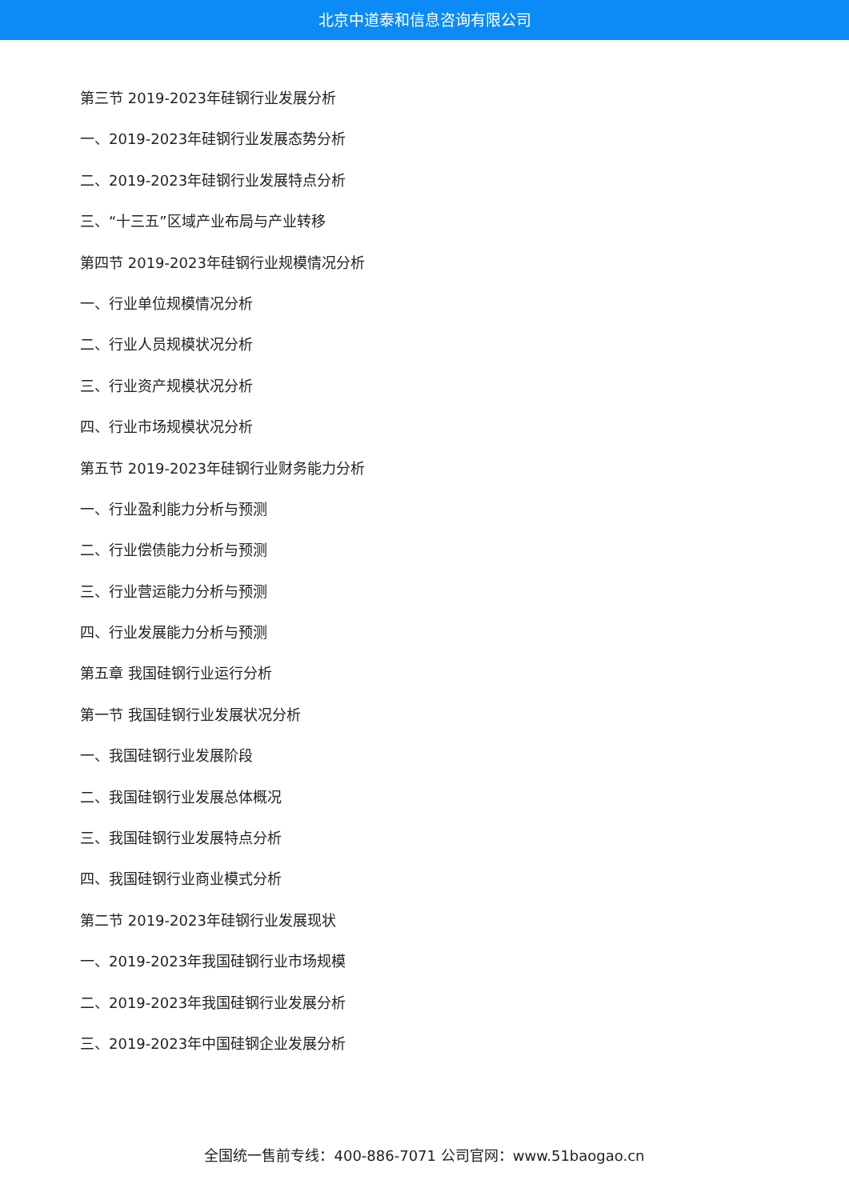北京中道泰和信息咨询有限公司
第三节 2019-2023年硅钢行业发展分析
一、2019-2023年硅钢行业发展态势分析
二、2019-2023年硅钢行业发展特点分析
三、“十三五”区域产业布局与产业转移
第四节 2019-2023年硅钢行业规模情况分析
一、行业单位规模情况分析
二、行业人员规模状况分析
三、行业资产规模状况分析
四、行业市场规模状况分析
第五节 2019-2023年硅钢行业财务能力分析
一、行业盈利能力分析与预测
二、行业偿债能力分析与预测
三、行业营运能力分析与预测
四、行业发展能力分析与预测
第五章 我国硅钢行业运行分析
第一节 我国硅钢行业发展状况分析
一、我国硅钢行业发展阶段
二、我国硅钢行业发展总体概况
三、我国硅钢行业发展特点分析
四、我国硅钢行业商业模式分析
第二节 2019-2023年硅钢行业发展现状
一、2019-2023年我国硅钢行业市场规模
二、2019-2023年我国硅钢行业发展分析
三、2019-2023年中国硅钢企业发展分析
全国统一售前专线：400-886-7071 公司官网：www.51baogao.cn